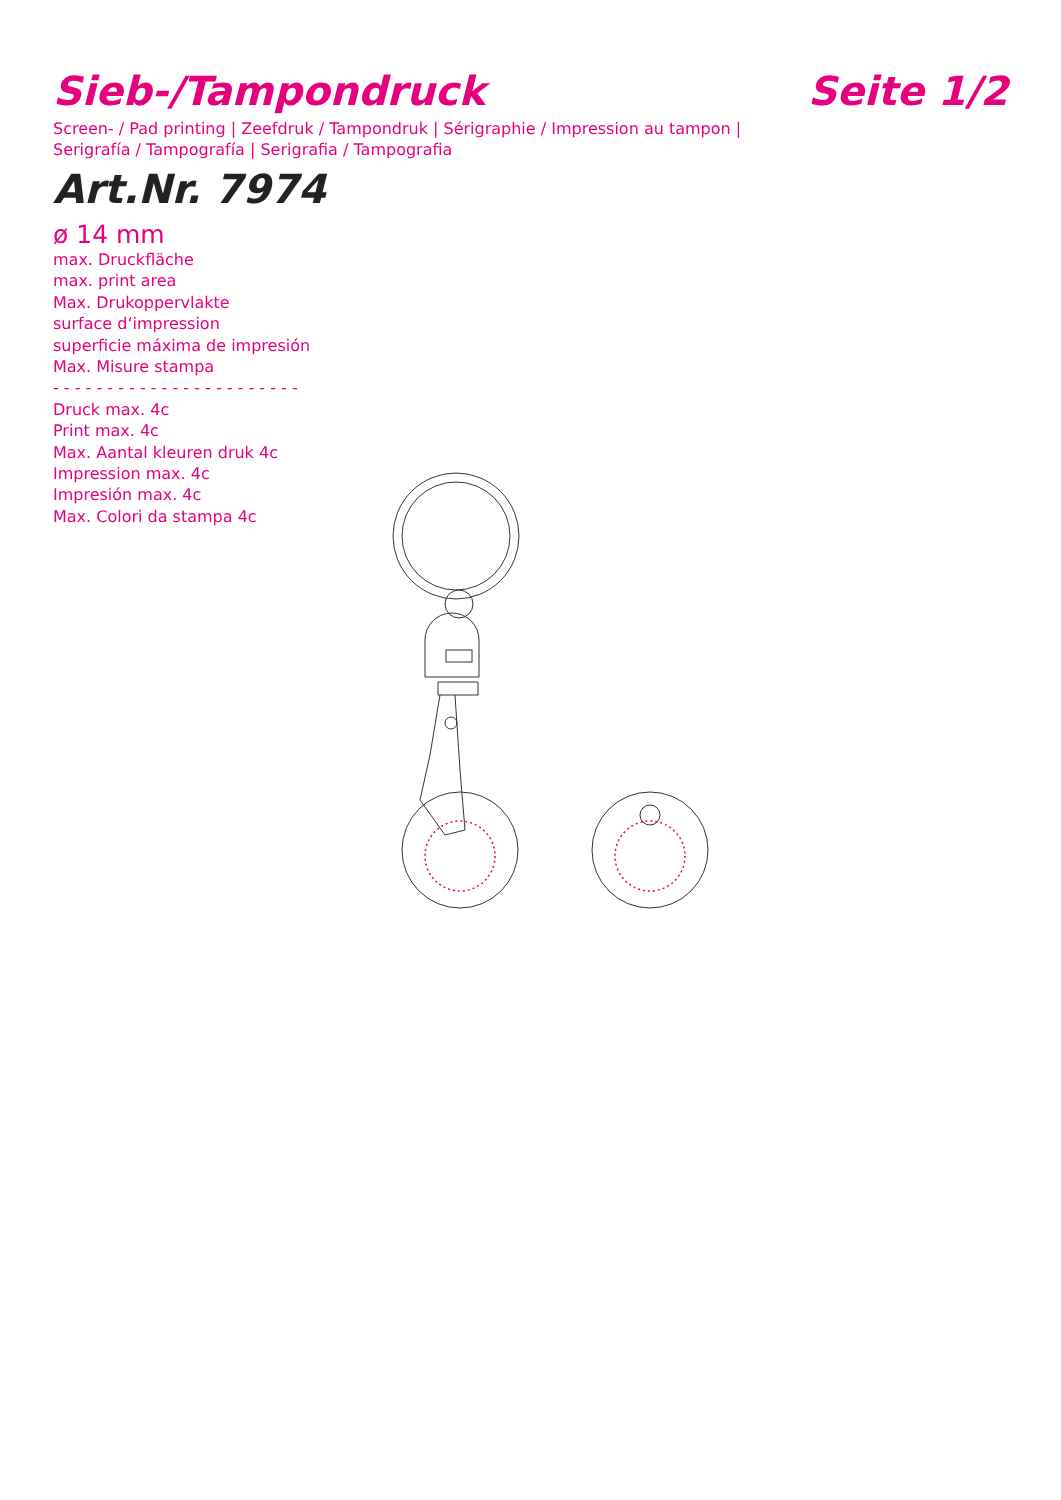Sieb-/Tampondruck Seite 1/2
Screen- / Pad printing | Zeefdruk / Tampondruk | Sérigraphie / Impression au tampon | Serigrafía / Tampografía | Serigrafia / Tampografia
Art.Nr. 7974
ø 14 mm
max. Druckfläche
max. print area
Max. Drukoppervlakte
surface d‘impression
superficie máxima de impresión
Max. Misure stampa
- - - - - - - - - - - - - - - - - - - - - - -
Druck max. 4c
Print max. 4c
Max. Aantal kleuren druk 4c
Impression max. 4c
Impresión max. 4c
Max. Colori da stampa 4c